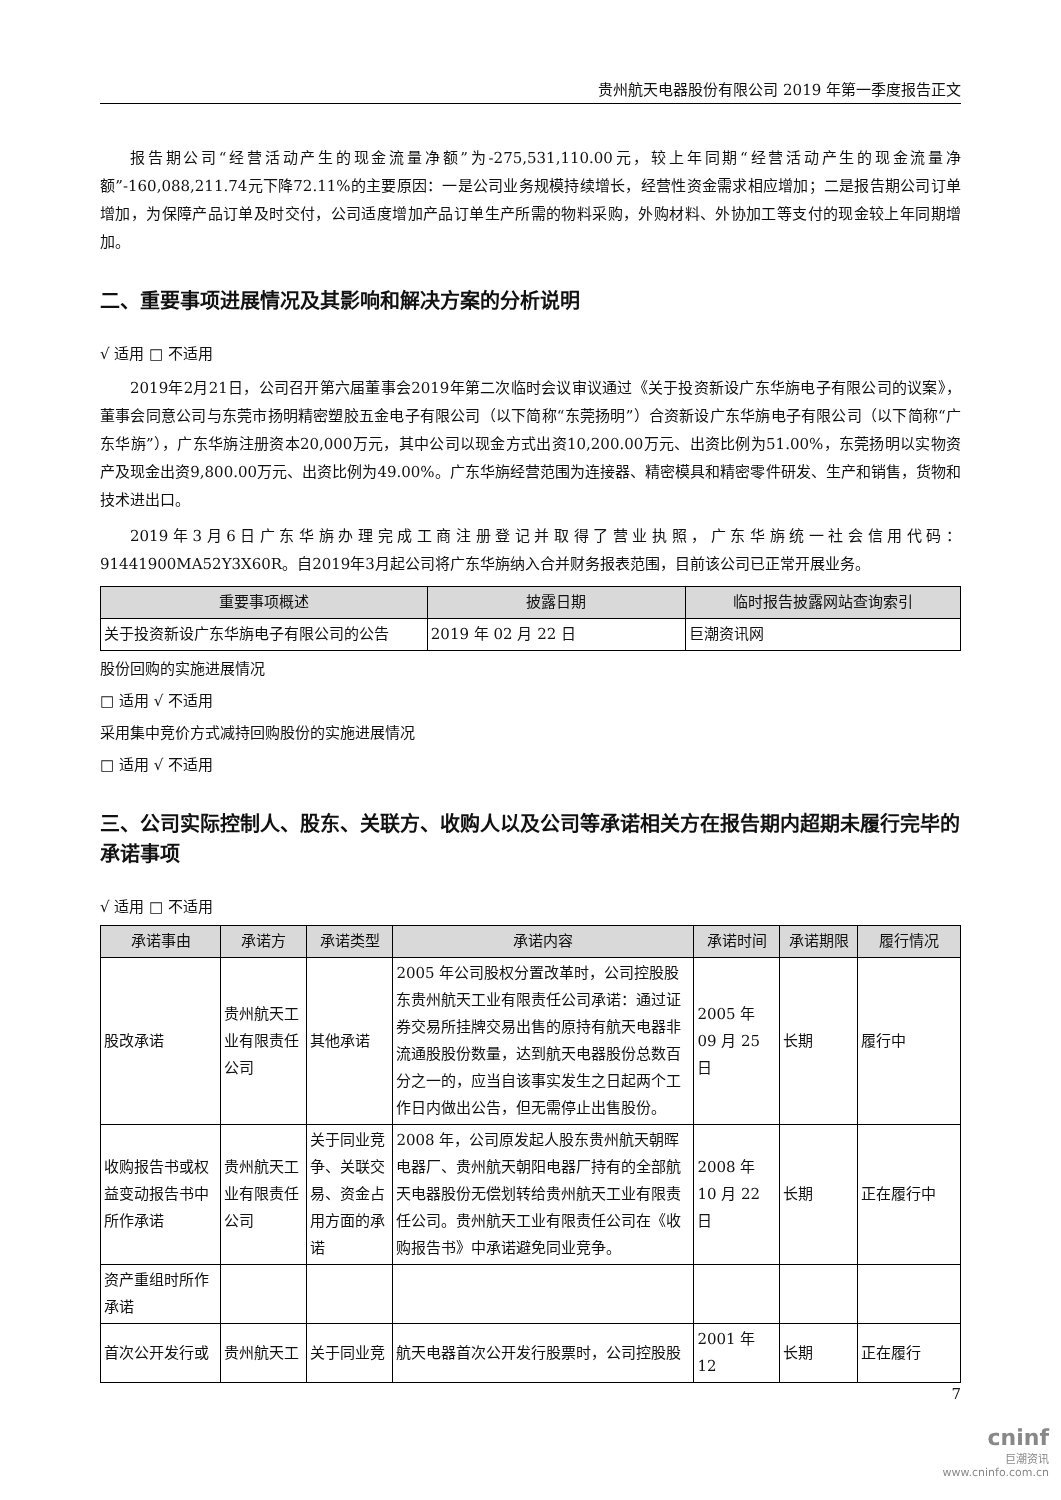贵州航天电器股份有限公司 2019 年第一季度报告正文
报告期公司“经营活动产生的现金流量净额”为-275,531,110.00元，较上年同期“经营活动产生的现金流量净额”-160,088,211.74元下降72.11%的主要原因：一是公司业务规模持续增长，经营性资金需求相应增加；二是报告期公司订单增加，为保障产品订单及时交付，公司适度增加产品订单生产所需的物料采购，外购材料、外协加工等支付的现金较上年同期增加。
二、重要事项进展情况及其影响和解决方案的分析说明
√ 适用 □ 不适用
2019年2月21日，公司召开第六届董事会2019年第二次临时会议审议通过《关于投资新设广东华旃电子有限公司的议案》，董事会同意公司与东莞市扬明精密塑胶五金电子有限公司（以下简称“东莞扬明”）合资新设广东华旃电子有限公司（以下简称“广东华旃”），广东华旃注册资本20,000万元，其中公司以现金方式出资10,200.00万元、出资比例为51.00%，东莞扬明以实物资产及现金出资9,800.00万元、出资比例为49.00%。广东华旃经营范围为连接器、精密模具和精密零件研发、生产和销售，货物和技术进出口。
2019年3月6日广东华旃办理完成工商注册登记并取得了营业执照，广东华旃统一社会信用代码：91441900MA52Y3X60R。自2019年3月起公司将广东华旃纳入合并财务报表范围，目前该公司已正常开展业务。
| 重要事项概述 | 披露日期 | 临时报告披露网站查询索引 |
| --- | --- | --- |
| 关于投资新设广东华旃电子有限公司的公告 | 2019 年 02 月 22 日 | 巨潮资讯网 |
股份回购的实施进展情况
□ 适用 √ 不适用
采用集中竞价方式减持回购股份的实施进展情况
□ 适用 √ 不适用
三、公司实际控制人、股东、关联方、收购人以及公司等承诺相关方在报告期内超期未履行完毕的承诺事项
√ 适用 □ 不适用
| 承诺事由 | 承诺方 | 承诺类型 | 承诺内容 | 承诺时间 | 承诺期限 | 履行情况 |
| --- | --- | --- | --- | --- | --- | --- |
| 股改承诺 | 贵州航天工业有限责任公司 | 其他承诺 | 2005 年公司股权分置改革时，公司控股股东贵州航天工业有限责任公司承诺：通过证券交易所挂牌交易出售的原持有航天电器非流通股股份数量，达到航天电器股份总数百分之一的，应当自该事实发生之日起两个工作日内做出公告，但无需停止出售股份。 | 2005 年 09 月 25 日 | 长期 | 履行中 |
| 收购报告书或权益变动报告书中所作承诺 | 贵州航天工业有限责任公司 | 关于同业竞争、关联交易、资金占用方面的承诺 | 2008 年，公司原发起人股东贵州航天朝晖电器厂、贵州航天朝阳电器厂持有的全部航天电器股份无偿划转给贵州航天工业有限责任公司。贵州航天工业有限责任公司在《收购报告书》中承诺避免同业竞争。 | 2008 年 10 月 22 日 | 长期 | 正在履行中 |
| 资产重组时所作承诺 | | | | | | |
| 首次公开发行或 | 贵州航天工 | 关于同业竞 | 航天电器首次公开发行股票时，公司控股股 | 2001 年 12 | 长期 | 正在履行 |
7
cninf
巨潮资讯
www.cninfo.com.cn